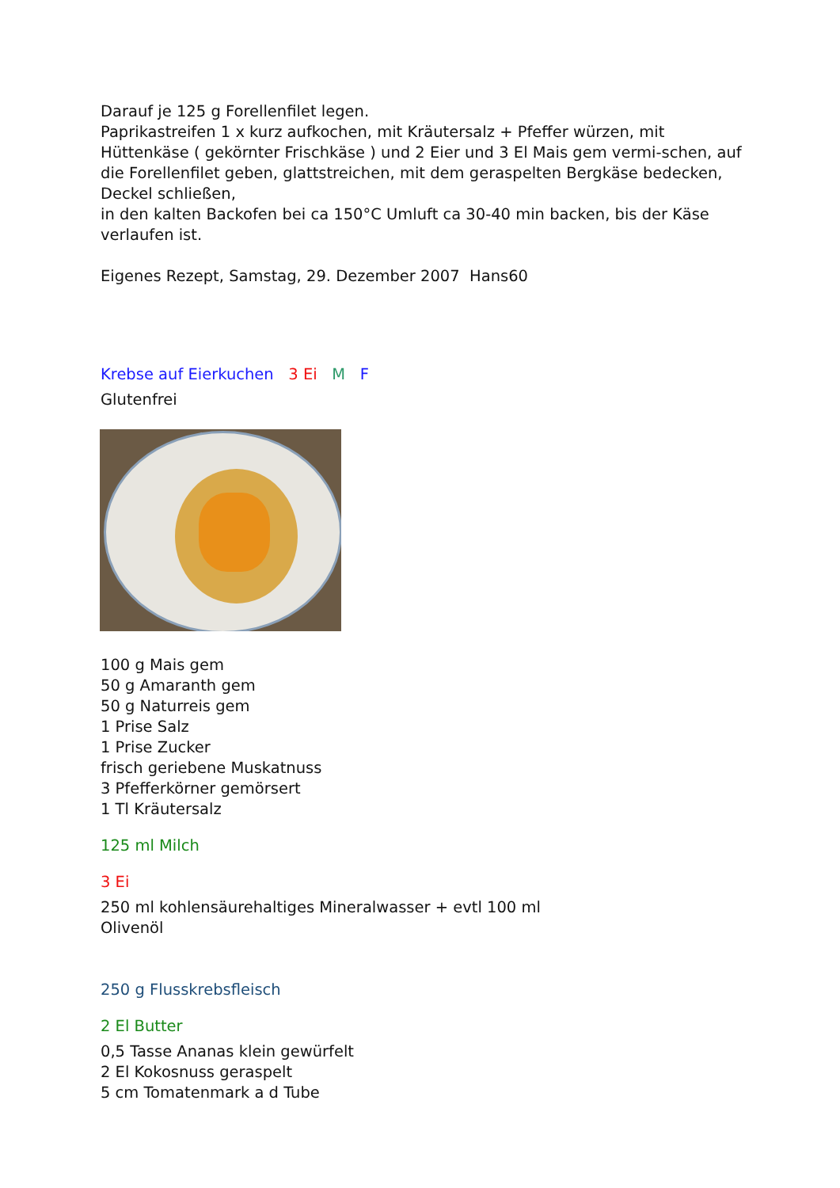Darauf je 125 g Forellenfilet legen.
Paprikastreifen 1 x kurz aufkochen, mit Kräutersalz + Pfeffer würzen, mit Hüttenkäse ( gekörnter Frischkäse ) und 2 Eier und 3 El Mais gem vermi-schen, auf die Forellenfilet geben, glattstreichen, mit dem geraspelten Bergkäse bedecken, Deckel schließen,
in den kalten Backofen bei ca 150°C Umluft ca 30-40 min backen, bis der Käse verlaufen ist.
Eigenes Rezept, Samstag, 29. Dezember 2007 Hans60
Krebse auf Eierkuchen 3 Ei M F
Glutenfrei
100 g Mais gem
50 g Amaranth gem
50 g Naturreis gem
1 Prise Salz
1 Prise Zucker
frisch geriebene Muskatnuss
3 Pfefferkörner gemörsert
1 Tl Kräutersalz
125 ml Milch
3 Ei
250 ml kohlensäurehaltiges Mineralwasser + evtl 100 ml
Olivenöl
250 g Flusskrebsfleisch
2 El Butter
0,5 Tasse Ananas klein gewürfelt
2 El Kokosnuss geraspelt
5 cm Tomatenmark a d Tube